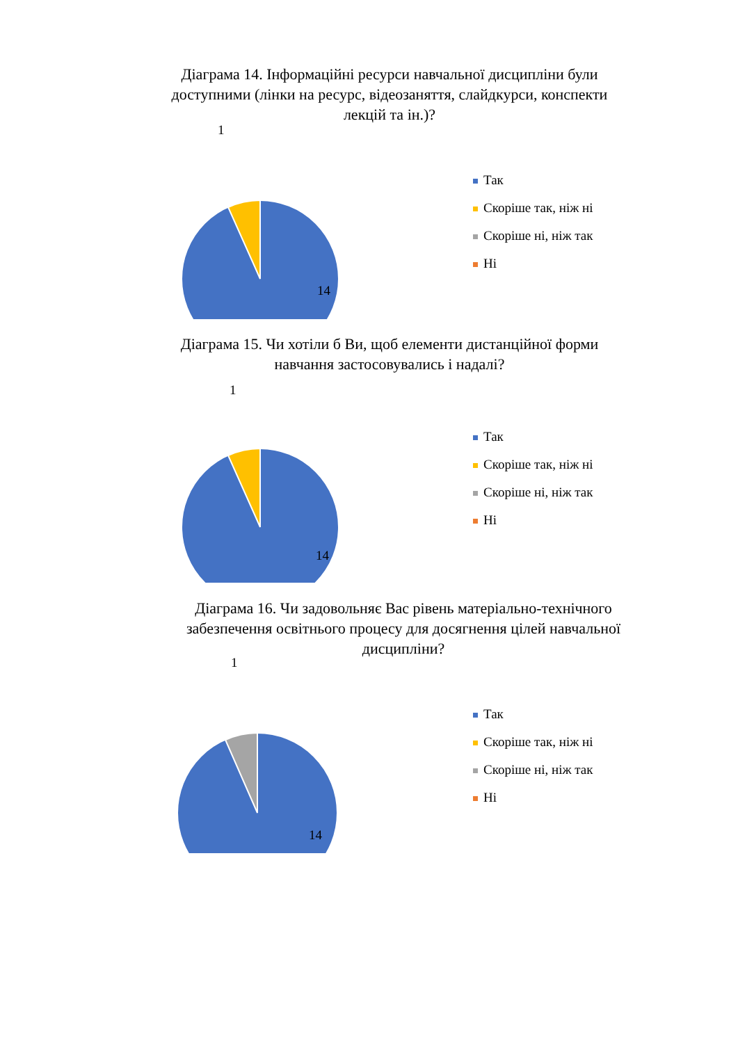Діаграма 14. Інформаційні ресурси навчальної дисципліни були доступними (лінки на ресурс, відеозаняття, слайдкурси, конспекти лекцій та ін.)?
Так
Скоріше так, ніж ні
Скоріше ні, ніж так
Ні
1
14
Діаграма 15. Чи хотіли б Ви, щоб елементи дистанційної форми навчання застосовувались і надалі?
Так
Скоріше так, ніж ні
Скоріше ні, ніж так
Ні
1
14
Діаграма 16. Чи задовольняє Вас рівень матеріально-технічного забезпечення освітнього процесу для досягнення цілей навчальної дисципліни?
Так
Скоріше так, ніж ні
Скоріше ні, ніж так
Ні
1
14